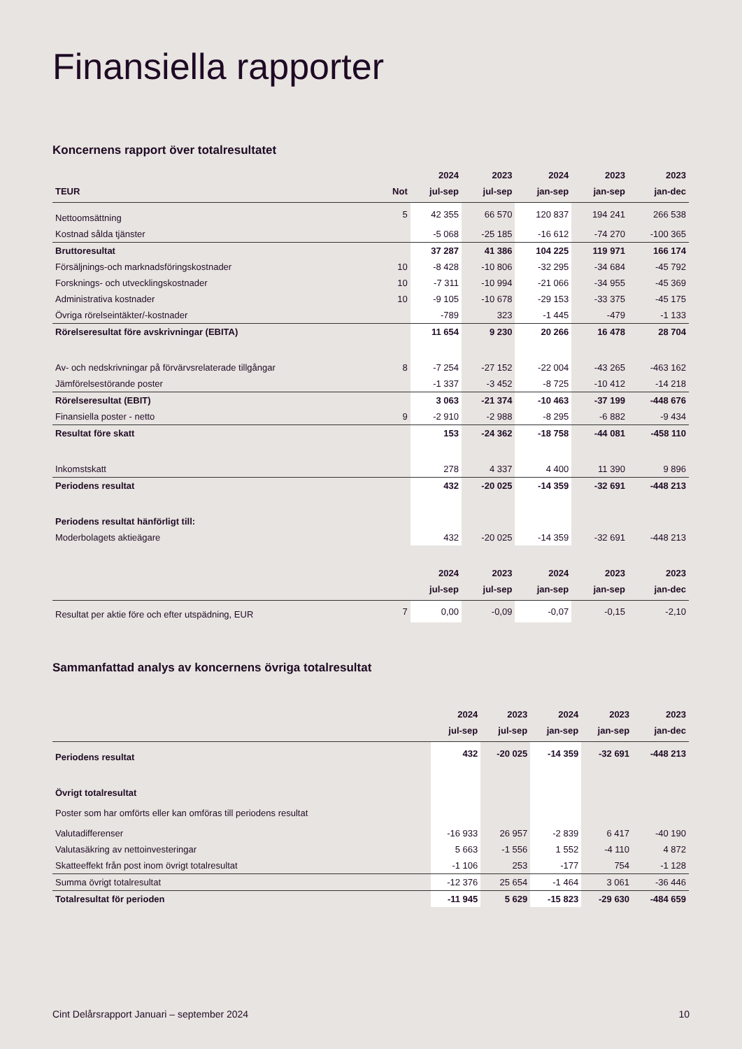Finansiella rapporter
Koncernens rapport över totalresultatet
| | | 2024 | 2023 | 2024 | 2023 | 2023 |
| --- | --- | --- | --- | --- | --- | --- |
| TEUR | Not | jul-sep | jul-sep | jan-sep | jan-sep | jan-dec |
| Nettoomsättning | 5 | 42 355 | 66 570 | 120 837 | 194 241 | 266 538 |
| Kostnad sålda tjänster | | -5 068 | -25 185 | -16 612 | -74 270 | -100 365 |
| Bruttoresultat | | 37 287 | 41 386 | 104 225 | 119 971 | 166 174 |
| Försäljnings-och marknadsföringskostnader | 10 | -8 428 | -10 806 | -32 295 | -34 684 | -45 792 |
| Forsknings- och utvecklingskostnader | 10 | -7 311 | -10 994 | -21 066 | -34 955 | -45 369 |
| Administrativa kostnader | 10 | -9 105 | -10 678 | -29 153 | -33 375 | -45 175 |
| Övriga rörelseintäkter/-kostnader | | -789 | 323 | -1 445 | -479 | -1 133 |
| Rörelseresultat före avskrivningar (EBITA) | | 11 654 | 9 230 | 20 266 | 16 478 | 28 704 |
| Av- och nedskrivningar på förvärvsrelaterade tillgångar | 8 | -7 254 | -27 152 | -22 004 | -43 265 | -463 162 |
| Jämförelsestörande poster | | -1 337 | -3 452 | -8 725 | -10 412 | -14 218 |
| Rörelseresultat (EBIT) | | 3 063 | -21 374 | -10 463 | -37 199 | -448 676 |
| Finansiella poster - netto | 9 | -2 910 | -2 988 | -8 295 | -6 882 | -9 434 |
| Resultat före skatt | | 153 | -24 362 | -18 758 | -44 081 | -458 110 |
| Inkomstskatt | | 278 | 4 337 | 4 400 | 11 390 | 9 896 |
| Periodens resultat | | 432 | -20 025 | -14 359 | -32 691 | -448 213 |
| Periodens resultat hänförligt till: | | | | | | |
| Moderbolagets aktieägare | | 432 | -20 025 | -14 359 | -32 691 | -448 213 |
| | | 2024 | 2023 | 2024 | 2023 | 2023 |
| | | jul-sep | jul-sep | jan-sep | jan-sep | jan-dec |
| Resultat per aktie före och efter utspädning, EUR | 7 | 0,00 | -0,09 | -0,07 | -0,15 | -2,10 |
Sammanfattad analys av koncernens övriga totalresultat
| | | 2024 | 2023 | 2024 | 2023 | 2023 |
| --- | --- | --- | --- | --- | --- | --- |
| | | jul-sep | jul-sep | jan-sep | jan-sep | jan-dec |
| Periodens resultat | | 432 | -20 025 | -14 359 | -32 691 | -448 213 |
| Övrigt totalresultat | | | | | | |
| Poster som har omförts eller kan omföras till periodens resultat | | | | | | |
| Valutadifferenser | | -16 933 | 26 957 | -2 839 | 6 417 | -40 190 |
| Valutasäkring av nettoinvesteringar | | 5 663 | -1 556 | 1 552 | -4 110 | 4 872 |
| Skatteeffekt från post inom övrigt totalresultat | | -1 106 | 253 | -177 | 754 | -1 128 |
| Summa övrigt totalresultat | | -12 376 | 25 654 | -1 464 | 3 061 | -36 446 |
| Totalresultat för perioden | | -11 945 | 5 629 | -15 823 | -29 630 | -484 659 |
Cint Delårsrapport Januari – september 2024 10